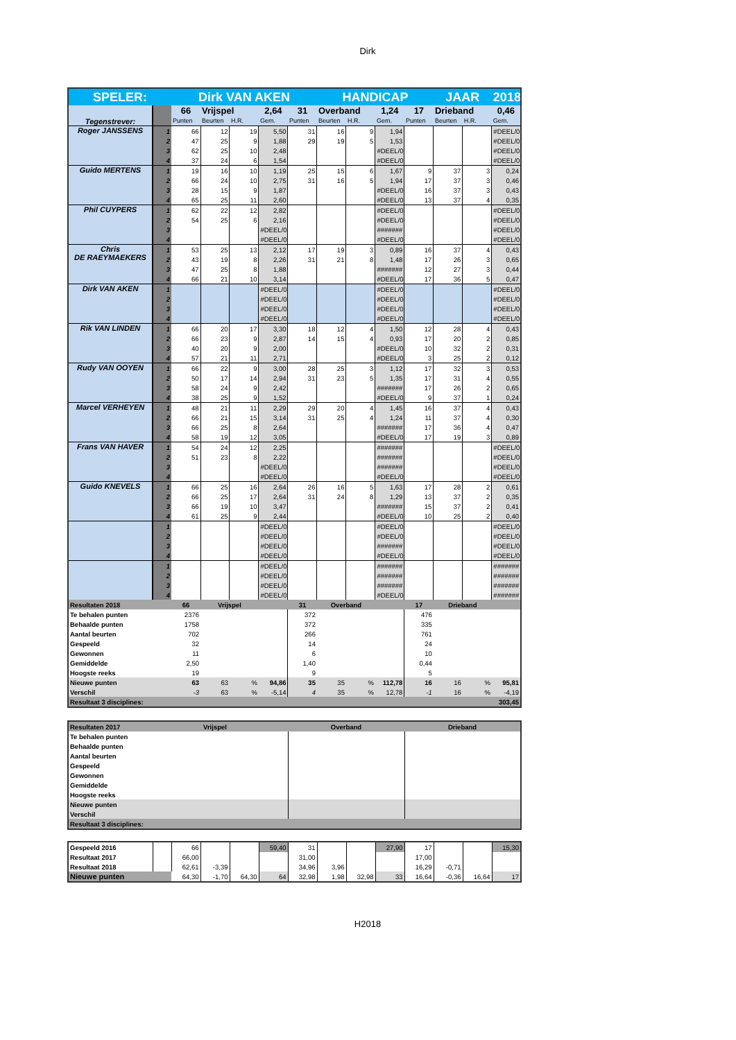Dirk
| SPELER: | | Dirk VAN AKEN | | | | | HANDICAP | | | | JAAR | | 2018 |
| Tegenstrever: | | 66 | Vrijspel | | 2,64 | 31 | Overband | | 1,24 | 17 | Drieband | | 0,46 |
| | | Punten | Beurten | H.R. | Gem. | Punten | Beurten | H.R. | Gem. | Punten | Beurten | H.R. | Gem. |
| Roger JANSSENS | 1 | 66 | 12 | 19 | 5,50 | 31 | 16 | 9 | 1,94 | | | | #DEEL/0! |
| | 2 | 47 | 25 | 9 | 1,88 | 29 | 19 | 5 | 1,53 | | | | #DEEL/0! |
| | 3 | 62 | 25 | 10 | 2,48 | | | | #DEEL/0! | | | | #DEEL/0! |
| | 4 | 37 | 24 | 6 | 1,54 | | | | #DEEL/0! | | | | #DEEL/0! |
| Guido MERTENS | 1 | 19 | 16 | 10 | 1,19 | 25 | 15 | 6 | 1,67 | 9 | 37 | 3 | 0,24 |
| | 2 | 66 | 24 | 10 | 2,75 | 31 | 16 | 5 | 1,94 | 17 | 37 | 3 | 0,46 |
| | 3 | 28 | 15 | 9 | 1,87 | | | | #DEEL/0! | 16 | 37 | 3 | 0,43 |
| | 4 | 65 | 25 | 11 | 2,60 | | | | #DEEL/0! | 13 | 37 | 4 | 0,35 |
| Phil CUYPERS | 1 | 62 | 22 | 12 | 2,82 | | | | #DEEL/0! | | | | #DEEL/0! |
| | 2 | 54 | 25 | 6 | 2,16 | | | | #DEEL/0! | | | | #DEEL/0! |
| | 3 | | | | #DEEL/0! | | | | ####### | | | | #DEEL/0! |
| | 4 | | | | #DEEL/0! | | | | #DEEL/0! | | | | #DEEL/0! |
| Chris DE RAEYMAEKERS | 1 | 53 | 25 | 13 | 2,12 | 17 | 19 | 3 | 0,89 | 16 | 37 | 4 | 0,43 |
| | 2 | 43 | 19 | 8 | 2,26 | 31 | 21 | 8 | 1,48 | 17 | 26 | 3 | 0,65 |
| | 3 | 47 | 25 | 8 | 1,88 | | | | ####### | 12 | 27 | 3 | 0,44 |
| | 4 | 66 | 21 | 10 | 3,14 | | | | #DEEL/0! | 17 | 36 | 5 | 0,47 |
| Dirk VAN AKEN | 1 | | | | #DEEL/0! | | | | #DEEL/0! | | | | #DEEL/0! |
| | 2 | | | | #DEEL/0! | | | | #DEEL/0! | | | | #DEEL/0! |
| | 3 | | | | #DEEL/0! | | | | #DEEL/0! | | | | #DEEL/0! |
| | 4 | | | | #DEEL/0! | | | | #DEEL/0! | | | | #DEEL/0! |
| Rik VAN LINDEN | 1 | 66 | 20 | 17 | 3,30 | 18 | 12 | 4 | 1,50 | 12 | 28 | 4 | 0,43 |
| | 2 | 66 | 23 | 9 | 2,87 | 14 | 15 | 4 | 0,93 | 17 | 20 | 2 | 0,85 |
| | 3 | 40 | 20 | 9 | 2,00 | | | | #DEEL/0! | 10 | 32 | 2 | 0,31 |
| | 4 | 57 | 21 | 11 | 2,71 | | | | #DEEL/0! | 3 | 25 | 2 | 0,12 |
| Rudy VAN OOYEN | 1 | 66 | 22 | 9 | 3,00 | 28 | 25 | 3 | 1,12 | 17 | 32 | 3 | 0,53 |
| | 2 | 50 | 17 | 14 | 2,94 | 31 | 23 | 5 | 1,35 | 17 | 31 | 4 | 0,55 |
| | 3 | 58 | 24 | 9 | 2,42 | | | | ####### | 17 | 26 | 2 | 0,65 |
| | 4 | 38 | 25 | 9 | 1,52 | | | | #DEEL/0! | 9 | 37 | 1 | 0,24 |
| Marcel VERHEYEN | 1 | 48 | 21 | 11 | 2,29 | 29 | 20 | 4 | 1,45 | 16 | 37 | 4 | 0,43 |
| | 2 | 66 | 21 | 15 | 3,14 | 31 | 25 | 4 | 1,24 | 11 | 37 | 4 | 0,30 |
| | 3 | 66 | 25 | 8 | 2,64 | | | | ####### | 17 | 36 | 4 | 0,47 |
| | 4 | 58 | 19 | 12 | 3,05 | | | | #DEEL/0! | 17 | 19 | 3 | 0,89 |
| Frans VAN HAVER | 1 | 54 | 24 | 12 | 2,25 | | | | ####### | | | | #DEEL/0! |
| | 2 | 51 | 23 | 8 | 2,22 | | | | ####### | | | | #DEEL/0! |
| | 3 | | | | #DEEL/0! | | | | ####### | | | | #DEEL/0! |
| | 4 | | | | #DEEL/0! | | | | #DEEL/0! | | | | #DEEL/0! |
| Guido KNEVELS | 1 | 66 | 25 | 16 | 2,64 | 26 | 16 | 5 | 1,63 | 17 | 28 | 2 | 0,61 |
| | 2 | 66 | 25 | 17 | 2,64 | 31 | 24 | 8 | 1,29 | 13 | 37 | 2 | 0,35 |
| | 3 | 66 | 19 | 10 | 3,47 | | | | ####### | 15 | 37 | 2 | 0,41 |
| | 4 | 61 | 25 | 9 | 2,44 | | | | #DEEL/0! | 10 | 25 | 2 | 0,40 |
| | 1 | | | | #DEEL/0! | | | | #DEEL/0! | | | | #DEEL/0! |
| | 2 | | | | #DEEL/0! | | | | #DEEL/0! | | | | #DEEL/0! |
| | 3 | | | | #DEEL/0! | | | | ####### | | | | #DEEL/0! |
| | 4 | | | | #DEEL/0! | | | | #DEEL/0! | | | | #DEEL/0! |
| | 1 | | | | #DEEL/0! | | | | ####### | | | | ####### |
| | 2 | | | | #DEEL/0! | | | | ####### | | | | ####### |
| | 3 | | | | #DEEL/0! | | | | ####### | | | | ####### |
| | 4 | | | | #DEEL/0! | | | | #DEEL/0! | | | | ####### |
| Resultaten 2018 | | 66 | Vrijspel | | | 31 | Overband | | | 17 | Drieband | | |
| Te behalen punten | | 2376 | | | | 372 | | | | 476 | | | |
| Behaalde punten | | 1758 | | | | 372 | | | | 335 | | | |
| Aantal beurten | | 702 | | | | 266 | | | | 761 | | | |
| Gespeeld | | 32 | | | | 14 | | | | 24 | | | |
| Gewonnen | | 11 | | | | 6 | | | | 10 | | | |
| Gemiddelde | | 2,50 | | | | 1,40 | | | | 0,44 | | | |
| Hoogste reeks | | 19 | | | | 9 | | | | 5 | | | |
| Nieuwe punten | | 63 | 63 | % | 94,86 | 35 | 35 | % | 112,78 | 16 | 16 | % | 95,81 |
| Verschil | | -3 | 63 | % | -5,14 | 4 | 35 | % | 12,78 | -1 | 16 | % | -4,19 |
| Resultaat 3 disciplines: | | | | 303,45 | | | | | | | | | |
| Resultaten 2017 | | Vrijspel | | Overband | Drieband |
| Te behalen punten | | | | | |
| Behaalde punten | | | | | |
| Aantal beurten | | | | | |
| Gespeeld | | | | | |
| Gewonnen | | | | | |
| Gemiddelde | | | | | |
| Hoogste reeks | | | | | |
| Nieuwe punten | | | | | |
| Verschil | | | | | |
| Resultaat 3 disciplines: | | | | | |
| Gespeeld 2016 | | 66 | | | 59,40 | 31 | | | 27,90 | 17 | | | 15,30 |
| Resultaat 2017 | | 66,00 | | | | 31,00 | | | | 17,00 | | | |
| Resultaat 2018 | | 62,61 | -3,39 | | | 34,96 | 3,96 | | | 16,29 | -0,71 | | |
| Nieuwe punten | | 64,30 | -1,70 | 64,30 | 64 | 32,98 | 1,98 | 32,98 | 33 | 16,64 | -0,36 | 16,64 | 17 |
H2018